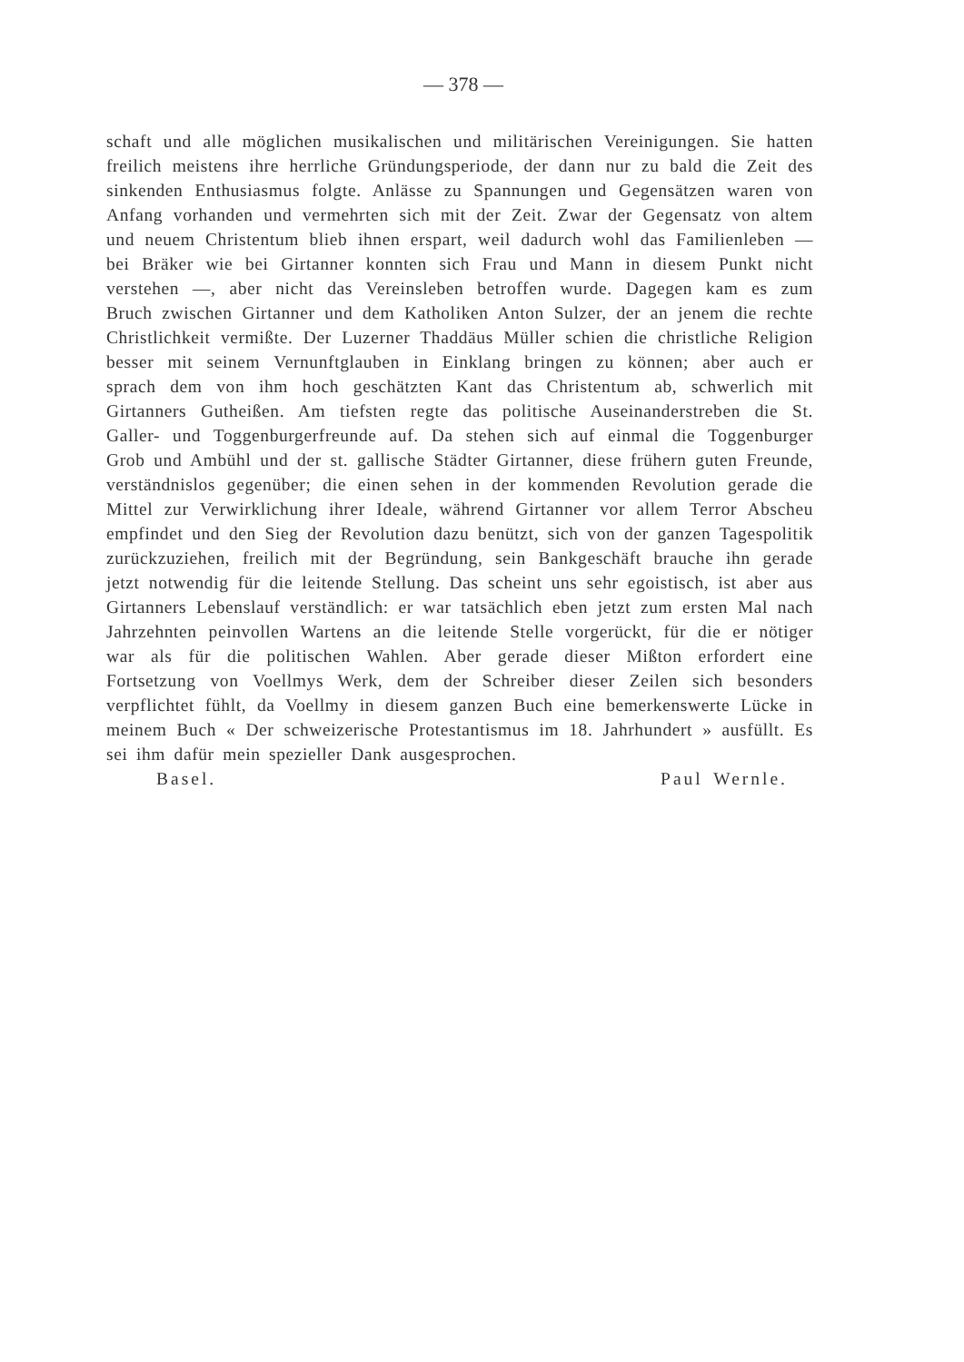— 378 —
schaft und alle möglichen musikalischen und militärischen Vereinigungen. Sie hatten freilich meistens ihre herrliche Gründungsperiode, der dann nur zu bald die Zeit des sinkenden Enthusiasmus folgte. Anlässe zu Spannungen und Gegensätzen waren von Anfang vorhanden und vermehrten sich mit der Zeit. Zwar der Gegensatz von altem und neuem Christentum blieb ihnen erspart, weil dadurch wohl das Familienleben — bei Bräker wie bei Girtanner konnten sich Frau und Mann in diesem Punkt nicht verstehen —, aber nicht das Vereinsleben betroffen wurde. Dagegen kam es zum Bruch zwischen Girtanner und dem Katholiken Anton Sulzer, der an jenem die rechte Christlichkeit vermißte. Der Luzerner Thaddäus Müller schien die christliche Religion besser mit seinem Vernunftglauben in Einklang bringen zu können; aber auch er sprach dem von ihm hoch geschätzten Kant das Christentum ab, schwerlich mit Girtanners Gutheißen. Am tiefsten regte das politische Auseinanderstreben die St. Galler- und Toggenburgerfreunde auf. Da stehen sich auf einmal die Toggenburger Grob und Ambühl und der st. gallische Städter Girtanner, diese frühern guten Freunde, verständnislos gegenüber; die einen sehen in der kommenden Revolution gerade die Mittel zur Verwirklichung ihrer Ideale, während Girtanner vor allem Terror Abscheu empfindet und den Sieg der Revolution dazu benützt, sich von der ganzen Tagespolitik zurückzuziehen, freilich mit der Begründung, sein Bankgeschäft brauche ihn gerade jetzt notwendig für die leitende Stellung. Das scheint uns sehr egoistisch, ist aber aus Girtanners Lebenslauf verständlich: er war tatsächlich eben jetzt zum ersten Mal nach Jahrzehnten peinvollen Wartens an die leitende Stelle vorgerückt, für die er nötiger war als für die politischen Wahlen. Aber gerade dieser Mißton erfordert eine Fortsetzung von Voellmys Werk, dem der Schreiber dieser Zeilen sich besonders verpflichtet fühlt, da Voellmy in diesem ganzen Buch eine bemerkenswerte Lücke in meinem Buch « Der schweizerische Protestantismus im 18. Jahrhundert » ausfüllt. Es sei ihm dafür mein spezieller Dank ausgesprochen.
Basel. Paul Wernle.